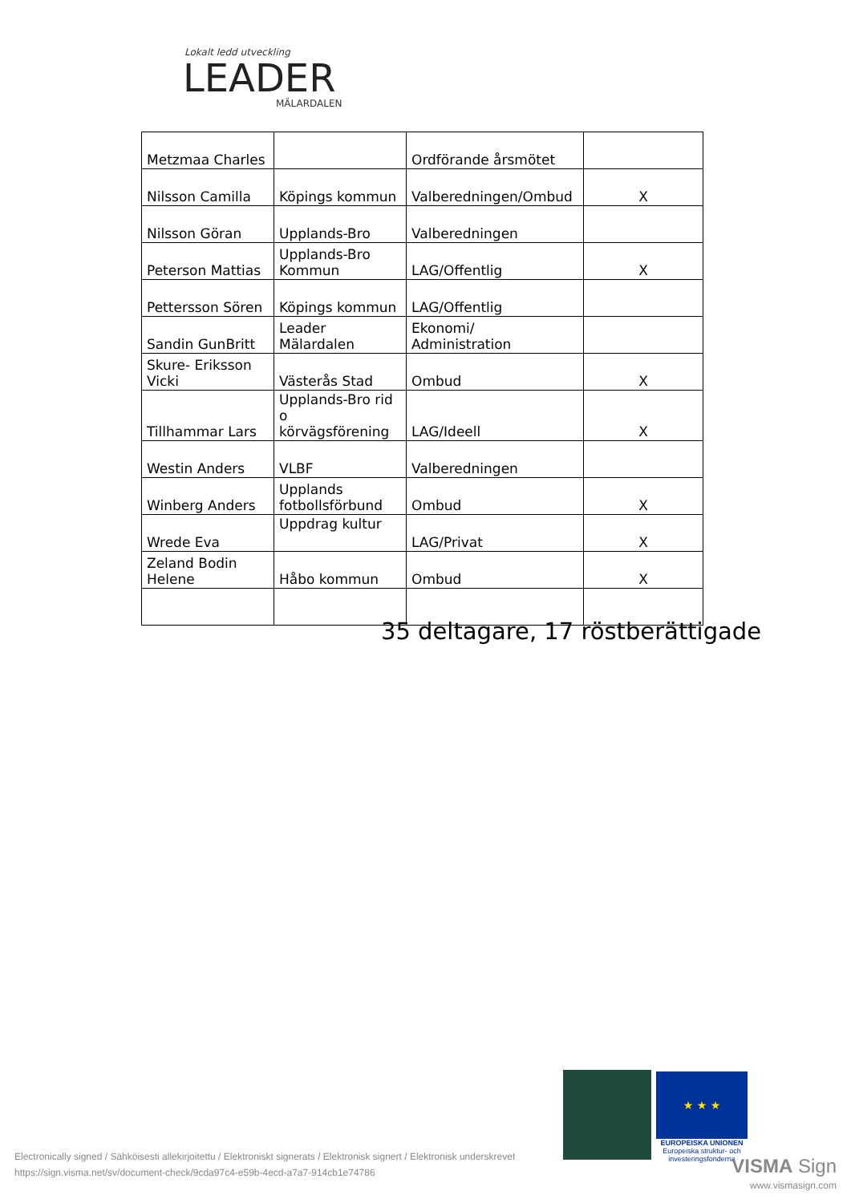Lokalt ledd utveckling
LEADER
MÄLARDALEN
| Metzmaa Charles | | Ordförande årsmötet | |
| Nilsson Camilla | Köpings kommun | Valberedningen/Ombud | X |
| Nilsson Göran | Upplands-Bro | Valberedningen | |
| Peterson Mattias | Upplands-Bro Kommun | LAG/Offentlig | X |
| Pettersson Sören | Köpings kommun | LAG/Offentlig | |
| Sandin GunBritt | Leader Mälardalen | Ekonomi/ Administration | |
| Skure- Eriksson Vicki | Västerås Stad | Ombud | X |
| Tillhammar Lars | Upplands-Bro rid o körvägsförening | LAG/Ideell | X |
| Westin Anders | VLBF | Valberedningen | |
| Winberg Anders | Upplands fotbollsförbund | Ombud | X |
| Wrede Eva | Uppdrag kultur | LAG/Privat | X |
| Zeland Bodin Helene | Håbo kommun | Ombud | X |
35 deltagare, 17 röstberättigade
★ ★ ★
EUROPEISKA UNIONEN
Europeiska struktur- och investeringsfonderna
Electronically signed / Sähköisesti allekirjoitettu / Elektroniskt signerats / Elektronisk signert / Elektronisk underskrevet
https://sign.visma.net/sv/document-check/9cda97c4-e59b-4ecd-a7a7-914cb1e74786
VISMA Sign
www.vismasign.com